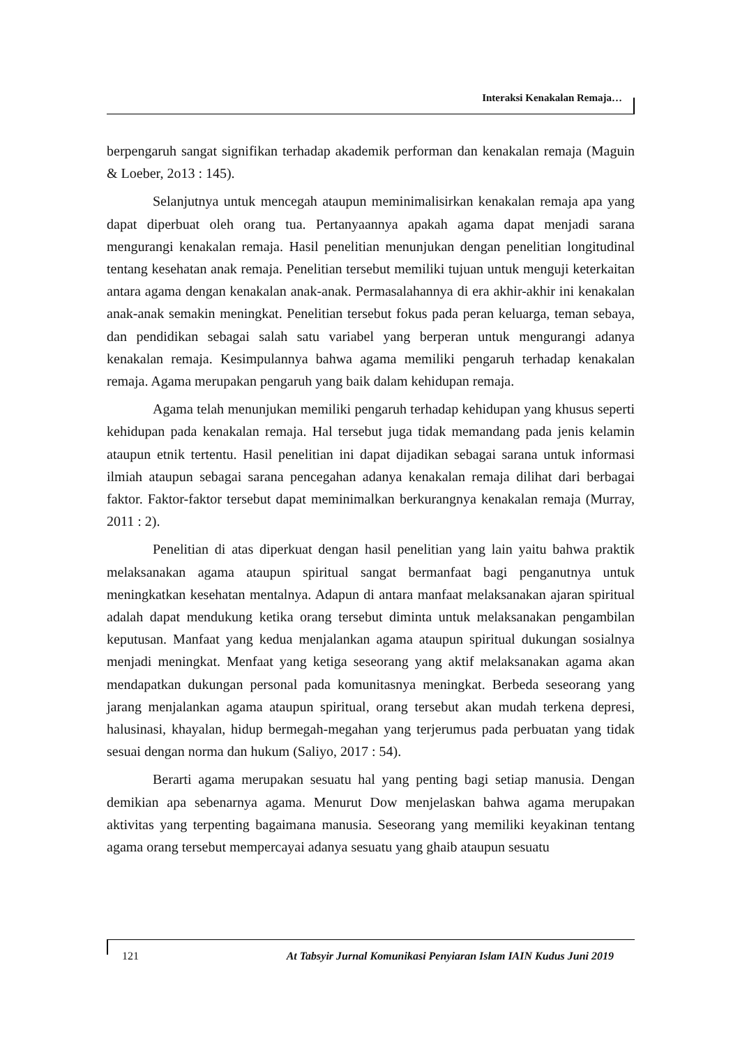Interaksi Kenakalan Remaja…
berpengaruh sangat signifikan terhadap akademik performan dan kenakalan remaja (Maguin & Loeber, 2o13 : 145).
Selanjutnya untuk mencegah ataupun meminimalisirkan kenakalan remaja apa yang dapat diperbuat oleh orang tua. Pertanyaannya apakah agama dapat menjadi sarana mengurangi kenakalan remaja. Hasil penelitian menunjukan dengan penelitian longitudinal tentang kesehatan anak remaja. Penelitian tersebut memiliki tujuan untuk menguji keterkaitan antara agama dengan kenakalan anak-anak. Permasalahannya di era akhir-akhir ini kenakalan anak-anak semakin meningkat. Penelitian tersebut fokus pada peran keluarga, teman sebaya, dan pendidikan sebagai salah satu variabel yang berperan untuk mengurangi adanya kenakalan remaja. Kesimpulannya bahwa agama memiliki pengaruh terhadap kenakalan remaja. Agama merupakan pengaruh yang baik dalam kehidupan remaja.
Agama telah menunjukan memiliki pengaruh terhadap kehidupan yang khusus seperti kehidupan pada kenakalan remaja. Hal tersebut juga tidak memandang pada jenis kelamin ataupun etnik tertentu. Hasil penelitian ini dapat dijadikan sebagai sarana untuk informasi ilmiah ataupun sebagai sarana pencegahan adanya kenakalan remaja dilihat dari berbagai faktor. Faktor-faktor tersebut dapat meminimalkan berkurangnya kenakalan remaja (Murray, 2011 : 2).
Penelitian di atas diperkuat dengan hasil penelitian yang lain yaitu bahwa praktik melaksanakan agama ataupun spiritual sangat bermanfaat bagi penganutnya untuk meningkatkan kesehatan mentalnya. Adapun di antara manfaat melaksanakan ajaran spiritual adalah dapat mendukung ketika orang tersebut diminta untuk melaksanakan pengambilan keputusan. Manfaat yang kedua menjalankan agama ataupun spiritual dukungan sosialnya menjadi meningkat. Menfaat yang ketiga seseorang yang aktif melaksanakan agama akan mendapatkan dukungan personal pada komunitasnya meningkat. Berbeda seseorang yang jarang menjalankan agama ataupun spiritual, orang tersebut akan mudah terkena depresi, halusinasi, khayalan, hidup bermegah-megahan yang terjerumus pada perbuatan yang tidak sesuai dengan norma dan hukum (Saliyo, 2017 : 54).
Berarti agama merupakan sesuatu hal yang penting bagi setiap manusia. Dengan demikian apa sebenarnya agama. Menurut Dow menjelaskan bahwa agama merupakan aktivitas yang terpenting bagaimana manusia. Seseorang yang memiliki keyakinan tentang agama orang tersebut mempercayai adanya sesuatu yang ghaib ataupun sesuatu
121 At Tabsyir Jurnal Komunikasi Penyiaran Islam IAIN Kudus Juni 2019